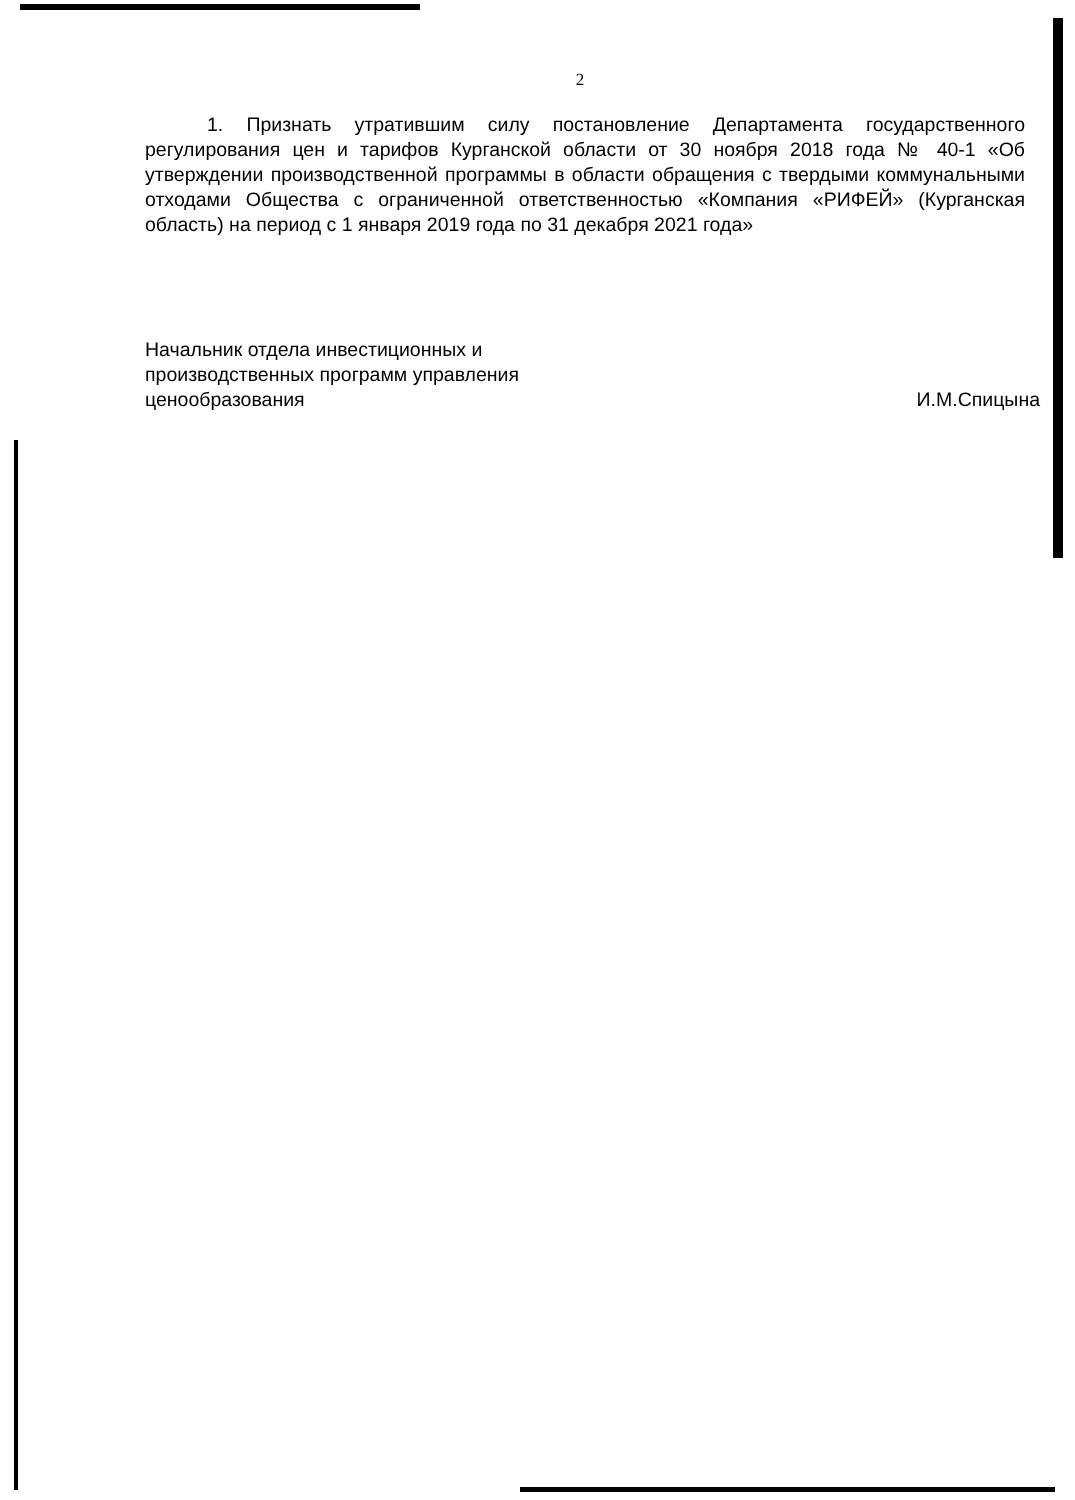2
1. Признать утратившим силу постановление Департамента государственного регулирования цен и тарифов Курганской области от 30 ноября 2018 года № 40-1 «Об утверждении производственной программы в области обращения с твердыми коммунальными отходами Общества с ограниченной ответственностью «Компания «РИФЕЙ» (Курганская область) на период с 1 января 2019 года по 31 декабря 2021 года»
Начальник отдела инвестиционных и производственных программ управления ценообразования
И.М.Спицына